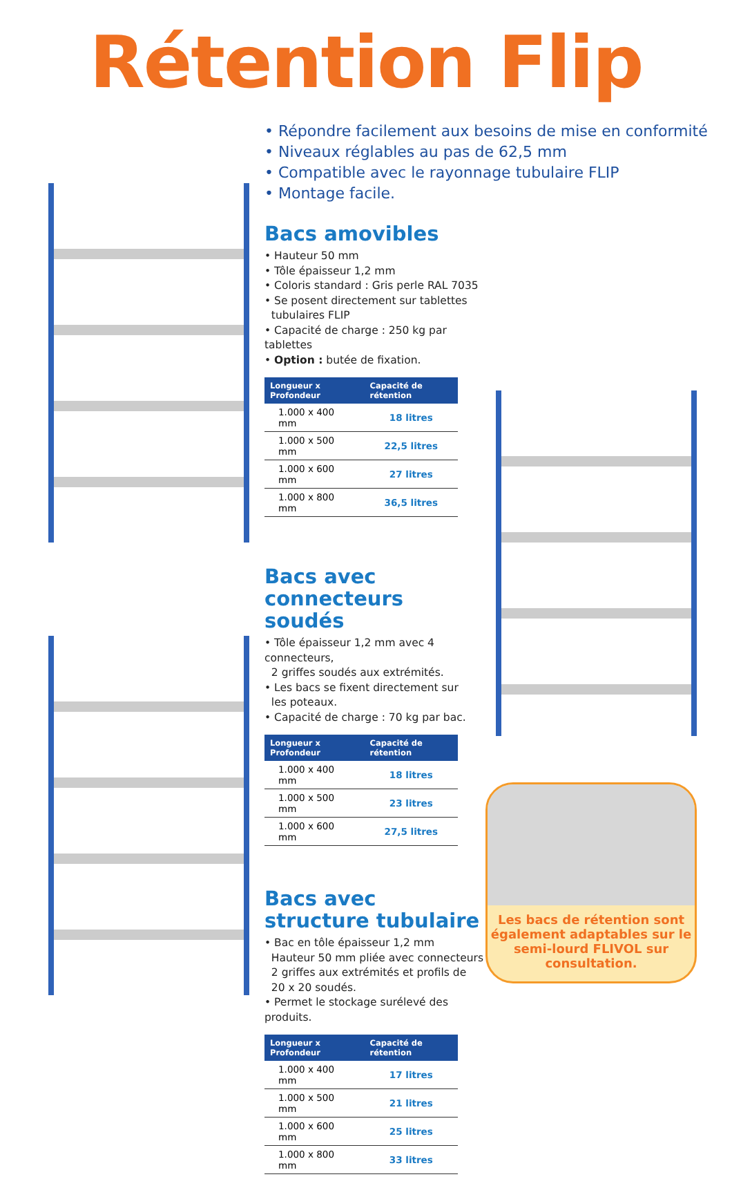Rétention Flip
• Répondre facilement aux besoins de mise en conformité
• Niveaux réglables au pas de 62,5 mm
• Compatible avec le rayonnage tubulaire FLIP
• Montage facile.
Bacs amovibles
• Hauteur 50 mm
• Tôle épaisseur 1,2 mm
• Coloris standard : Gris perle RAL 7035
• Se posent directement sur tablettes
tubulaires FLIP
• Capacité de charge : 250 kg par tablettes
• Option : butée de fixation.
| Longueur x Profondeur | Capacité de rétention |
| --- | --- |
| 1.000 x 400 mm | 18 litres |
| 1.000 x 500 mm | 22,5 litres |
| 1.000 x 600 mm | 27 litres |
| 1.000 x 800 mm | 36,5 litres |
Bacs avec
connecteurs soudés
• Tôle épaisseur 1,2 mm avec 4 connecteurs,
2 griffes soudés aux extrémités.
• Les bacs se fixent directement sur
les poteaux.
• Capacité de charge : 70 kg par bac.
| Longueur x Profondeur | Capacité de rétention |
| --- | --- |
| 1.000 x 400 mm | 18 litres |
| 1.000 x 500 mm | 23 litres |
| 1.000 x 600 mm | 27,5 litres |
Bacs avec
structure tubulaire
• Bac en tôle épaisseur 1,2 mm
Hauteur 50 mm pliée avec connecteurs
2 griffes aux extrémités et profils de
20 x 20 soudés.
• Permet le stockage surélevé des produits.
| Longueur x Profondeur | Capacité de rétention |
| --- | --- |
| 1.000 x 400 mm | 17 litres |
| 1.000 x 500 mm | 21 litres |
| 1.000 x 600 mm | 25 litres |
| 1.000 x 800 mm | 33 litres |
Les bacs de rétention sont également adaptables sur le semi-lourd FLIVOL sur consultation.